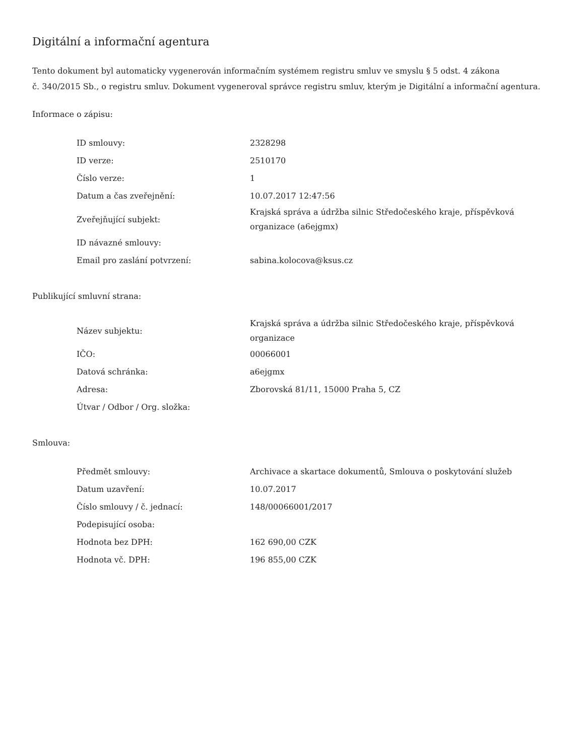Digitální a informační agentura
Tento dokument byl automaticky vygenerován informačním systémem registru smluv ve smyslu § 5 odst. 4 zákona
č. 340/2015 Sb., o registru smluv. Dokument vygeneroval správce registru smluv, kterým je Digitální a informační agentura.
Informace o zápisu:
| ID smlouvy: | 2328298 |
| ID verze: | 2510170 |
| Číslo verze: | 1 |
| Datum a čas zveřejnění: | 10.07.2017 12:47:56 |
| Zveřejňující subjekt: | Krajská správa a údržba silnic Středočeského kraje, příspěvková organizace (a6ejgmx) |
| ID návazné smlouvy: | |
| Email pro zaslání potvrzení: | sabina.kolocova@ksus.cz |
Publikující smluvní strana:
| Název subjektu: | Krajská správa a údržba silnic Středočeského kraje, příspěvková organizace |
| IČO: | 00066001 |
| Datová schránka: | a6ejgmx |
| Adresa: | Zborovská 81/11, 15000 Praha 5, CZ |
| Útvar / Odbor / Org. složka: | |
Smlouva:
| Předmět smlouvy: | Archivace a skartace dokumentů, Smlouva o poskytování služeb |
| Datum uzavření: | 10.07.2017 |
| Číslo smlouvy / č. jednací: | 148/00066001/2017 |
| Podepisující osoba: | |
| Hodnota bez DPH: | 162 690,00 CZK |
| Hodnota vč. DPH: | 196 855,00 CZK |